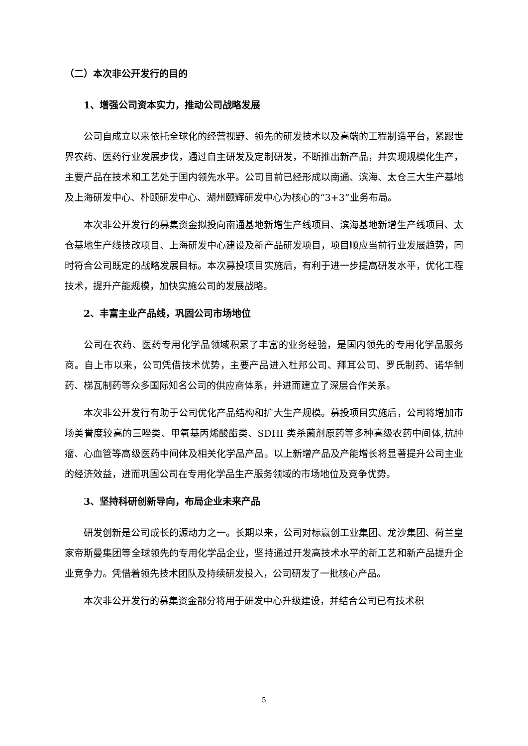（二）本次非公开发行的目的
1、增强公司资本实力，推动公司战略发展
公司自成立以来依托全球化的经营视野、领先的研发技术以及高端的工程制造平台，紧跟世界农药、医药行业发展步伐，通过自主研发及定制研发，不断推出新产品，并实现规模化生产，主要产品在技术和工艺处于国内领先水平。公司目前已经形成以南通、滨海、太仓三大生产基地及上海研发中心、朴颐研发中心、湖州颐辉研发中心为核心的“3+3”业务布局。
本次非公开发行的募集资金拟投向南通基地新增生产线项目、滨海基地新增生产线项目、太仓基地生产线技改项目、上海研发中心建设及新产品研发项目，项目顺应当前行业发展趋势，同时符合公司既定的战略发展目标。本次募投项目实施后，有利于进一步提高研发水平，优化工程技术，提升产能规模，加快实施公司的发展战略。
2、丰富主业产品线，巩固公司市场地位
公司在农药、医药专用化学品领域积累了丰富的业务经验，是国内领先的专用化学品服务商。自上市以来，公司凭借技术优势，主要产品进入杜邦公司、拜耳公司、罗氏制药、诺华制药、梯瓦制药等众多国际知名公司的供应商体系，并进而建立了深层合作关系。
本次非公开发行有助于公司优化产品结构和扩大生产规模。募投项目实施后，公司将增加市场美誉度较高的三唑类、甲氧基丙烯酸酯类、SDHI 类杀菌剂原药等多种高级农药中间体,抗肿瘤、心血管等高级医药中间体及相关化学品产品。以上新增产品及产能增长将显著提升公司主业的经济效益，进而巩固公司在专用化学品生产服务领域的市场地位及竞争优势。
3、坚持科研创新导向，布局企业未来产品
研发创新是公司成长的源动力之一。长期以来，公司对标赢创工业集团、龙沙集团、荷兰皇家帝斯曼集团等全球领先的专用化学品企业，坚持通过开发高技术水平的新工艺和新产品提升企业竞争力。凭借着领先技术团队及持续研发投入，公司研发了一批核心产品。
本次非公开发行的募集资金部分将用于研发中心升级建设，并结合公司已有技术积
5